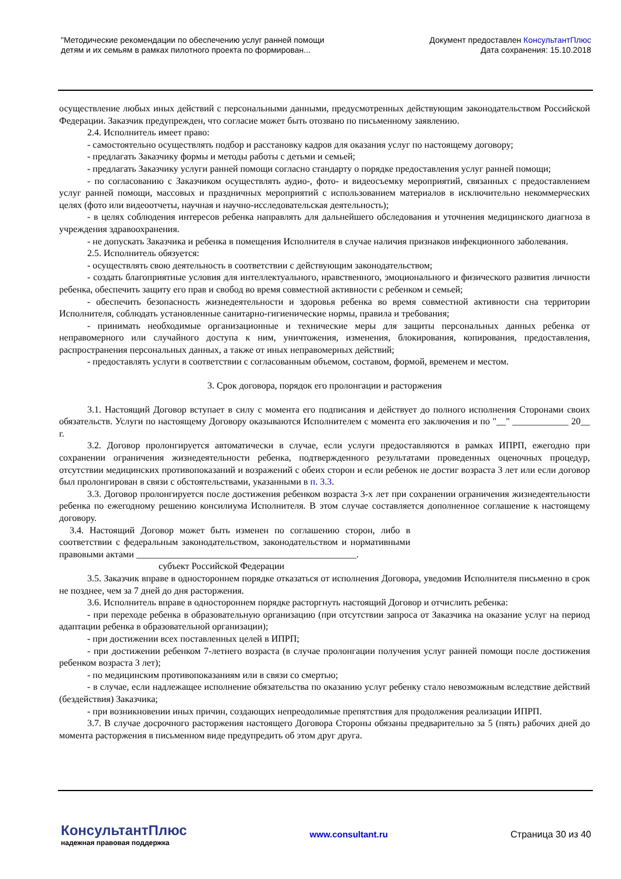"Методические рекомендации по обеспечению услуг ранней помощи
детям и их семьям в рамках пилотного проекта по формирован...
Документ предоставлен КонсультантПлюс
Дата сохранения: 15.10.2018
осуществление любых иных действий с персональными данными, предусмотренных действующим законодательством Российской Федерации. Заказчик предупрежден, что согласие может быть отозвано по письменному заявлению.
2.4. Исполнитель имеет право:
- самостоятельно осуществлять подбор и расстановку кадров для оказания услуг по настоящему договору;
- предлагать Заказчику формы и методы работы с детьми и семьей;
- предлагать Заказчику услуги ранней помощи согласно стандарту о порядке предоставления услуг ранней помощи;
- по согласованию с Заказчиком осуществлять аудио-, фото- и видеосъемку мероприятий, связанных с предоставлением услуг ранней помощи, массовых и праздничных мероприятий с использованием материалов в исключительно некоммерческих целях (фото или видеоотчеты, научная и научно-исследовательская деятельность);
- в целях соблюдения интересов ребенка направлять для дальнейшего обследования и уточнения медицинского диагноза в учреждения здравоохранения.
- не допускать Заказчика и ребенка в помещения Исполнителя в случае наличия признаков инфекционного заболевания.
2.5. Исполнитель обязуется:
- осуществлять свою деятельность в соответствии с действующим законодательством;
- создать благоприятные условия для интеллектуального, нравственного, эмоционального и физического развития личности ребенка, обеспечить защиту его прав и свобод во время совместной активности с ребенком и семьей;
- обеспечить безопасность жизнедеятельности и здоровья ребенка во время совместной активности сна территории Исполнителя, соблюдать установленные санитарно-гигиенические нормы, правила и требования;
- принимать необходимые организационные и технические меры для защиты персональных данных ребенка от неправомерного или случайного доступа к ним, уничтожения, изменения, блокирования, копирования, предоставления, распространения персональных данных, а также от иных неправомерных действий;
- предоставлять услуги в соответствии с согласованным объемом, составом, формой, временем и местом.
3. Срок договора, порядок его пролонгации и расторжения
3.1. Настоящий Договор вступает в силу с момента его подписания и действует до полного исполнения Сторонами своих обязательств. Услуги по настоящему Договору оказываются Исполнителем с момента его заключения и по "__" ____________ 20__ г.
3.2. Договор пролонгируется автоматически в случае, если услуги предоставляются в рамках ИПРП, ежегодно при сохранении ограничения жизнедеятельности ребенка, подтвержденного результатами проведенных оценочных процедур, отсутствии медицинских противопоказаний и возражений с обеих сторон и если ребенок не достиг возраста 3 лет или если договор был пролонгирован в связи с обстоятельствами, указанными в п. 3.3.
3.3. Договор пролонгируется после достижения ребенком возраста 3-х лет при сохранении ограничения жизнедеятельности ребенка по ежегодному решению консилиума Исполнителя. В этом случае составляется дополненное соглашение к настоящему договору.
3.4. Настоящий Договор может быть изменен по соглашению сторон, либо в соответствии с федеральным законодательством, законодательством и нормативными правовыми актами _______________________________________________.
субъект Российской Федерации
3.5. Заказчик вправе в одностороннем порядке отказаться от исполнения Договора, уведомив Исполнителя письменно в срок не позднее, чем за 7 дней до дня расторжения.
3.6. Исполнитель вправе в одностороннем порядке расторгнуть настоящий Договор и отчислить ребенка:
- при переходе ребенка в образовательную организацию (при отсутствии запроса от Заказчика на оказание услуг на период адаптации ребенка в образовательной организации);
- при достижении всех поставленных целей в ИПРП;
- при достижении ребенком 7-летнего возраста (в случае пролонгации получения услуг ранней помощи после достижения ребенком возраста 3 лет);
- по медицинским противопоказаниям или в связи со смертью;
- в случае, если надлежащее исполнение обязательства по оказанию услуг ребенку стало невозможным вследствие действий (бездействия) Заказчика;
- при возникновении иных причин, создающих непреодолимые препятствия для продолжения реализации ИПРП.
3.7. В случае досрочного расторжения настоящего Договора Стороны обязаны предварительно за 5 (пять) рабочих дней до момента расторжения в письменном виде предупредить об этом друг друга.
КонсультантПлюс
надежная правовая поддержка
www.consultant.ru Страница 30 из 40